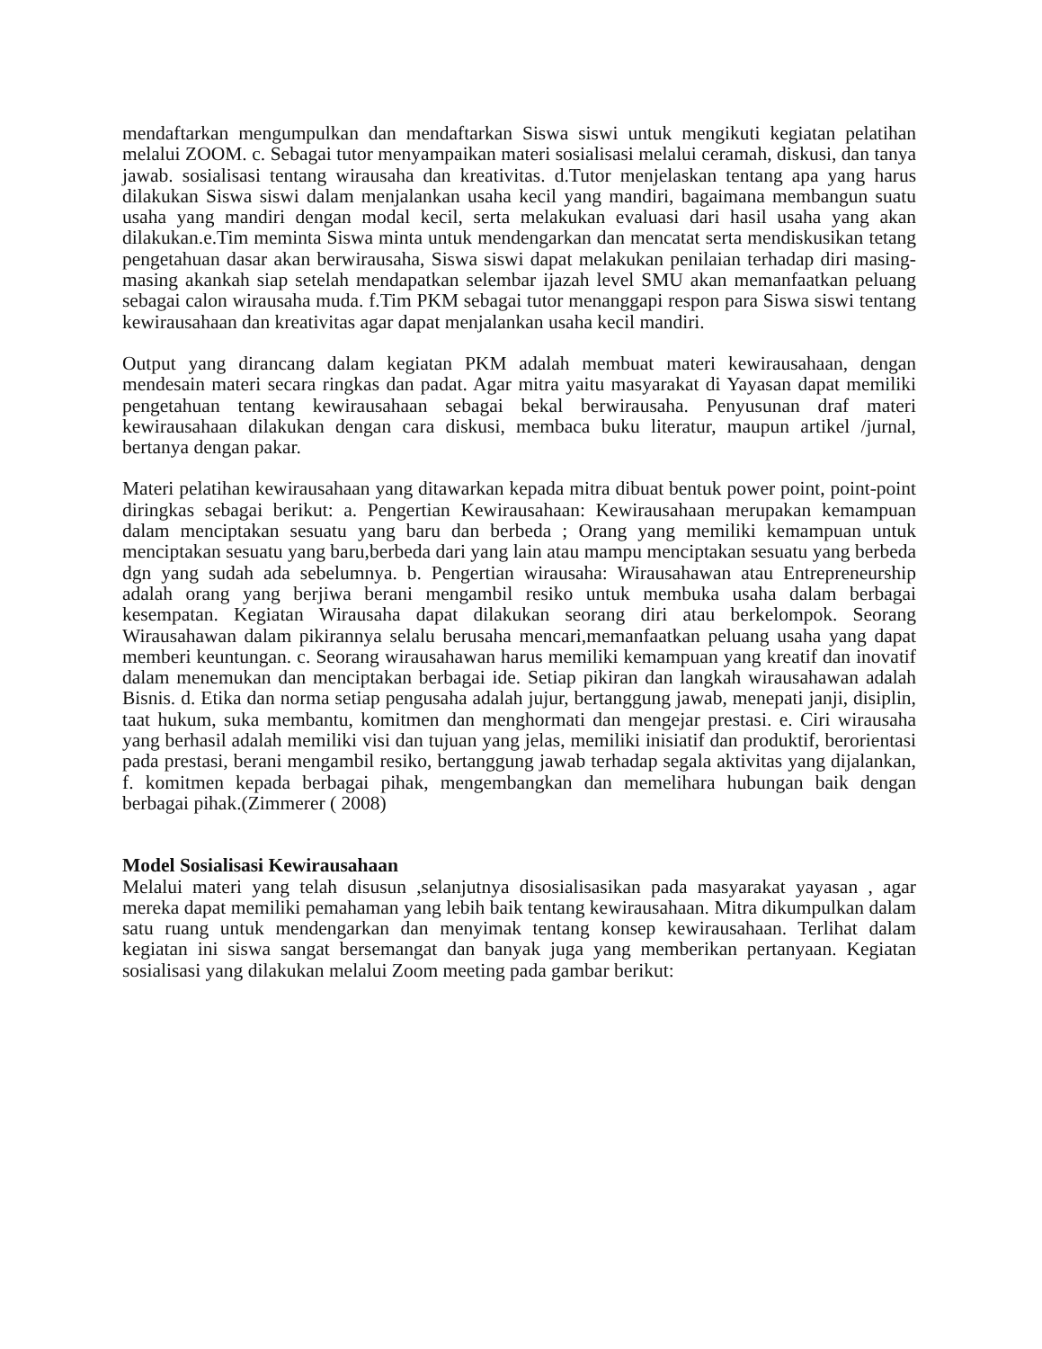mendaftarkan mengumpulkan dan mendaftarkan Siswa siswi untuk mengikuti kegiatan pelatihan melalui ZOOM. c. Sebagai tutor menyampaikan materi sosialisasi melalui ceramah, diskusi, dan tanya jawab. sosialisasi tentang wirausaha dan kreativitas. d.Tutor menjelaskan tentang apa yang harus dilakukan Siswa siswi dalam menjalankan usaha kecil yang mandiri, bagaimana membangun suatu usaha yang mandiri dengan modal kecil, serta melakukan evaluasi dari hasil usaha yang akan dilakukan.e.Tim meminta Siswa minta untuk mendengarkan dan mencatat serta mendiskusikan tetang pengetahuan dasar akan berwirausaha, Siswa siswi dapat melakukan penilaian terhadap diri masing- masing akankah siap setelah mendapatkan selembar ijazah level SMU akan memanfaatkan peluang sebagai calon wirausaha muda. f.Tim PKM sebagai tutor menanggapi respon para Siswa siswi tentang kewirausahaan dan kreativitas agar dapat menjalankan usaha kecil mandiri.
Output yang dirancang dalam kegiatan PKM adalah membuat materi kewirausahaan, dengan mendesain materi secara ringkas dan padat. Agar mitra yaitu masyarakat di Yayasan dapat memiliki pengetahuan tentang kewirausahaan sebagai bekal berwirausaha. Penyusunan draf materi kewirausahaan dilakukan dengan cara diskusi, membaca buku literatur, maupun artikel /jurnal, bertanya dengan pakar.
Materi pelatihan kewirausahaan yang ditawarkan kepada mitra dibuat bentuk power point, point-point diringkas sebagai berikut: a. Pengertian Kewirausahaan: Kewirausahaan merupakan kemampuan dalam menciptakan sesuatu yang baru dan berbeda ; Orang yang memiliki kemampuan untuk menciptakan sesuatu yang baru,berbeda dari yang lain atau mampu menciptakan sesuatu yang berbeda dgn yang sudah ada sebelumnya. b. Pengertian wirausaha: Wirausahawan atau Entrepreneurship adalah orang yang berjiwa berani mengambil resiko untuk membuka usaha dalam berbagai kesempatan. Kegiatan Wirausaha dapat dilakukan seorang diri atau berkelompok. Seorang Wirausahawan dalam pikirannya selalu berusaha mencari,memanfaatkan peluang usaha yang dapat memberi keuntungan. c. Seorang wirausahawan harus memiliki kemampuan yang kreatif dan inovatif dalam menemukan dan menciptakan berbagai ide. Setiap pikiran dan langkah wirausahawan adalah Bisnis. d. Etika dan norma setiap pengusaha adalah jujur, bertanggung jawab, menepati janji, disiplin, taat hukum, suka membantu, komitmen dan menghormati dan mengejar prestasi. e. Ciri wirausaha yang berhasil adalah memiliki visi dan tujuan yang jelas, memiliki inisiatif dan produktif, berorientasi pada prestasi, berani mengambil resiko, bertanggung jawab terhadap segala aktivitas yang dijalankan, f. komitmen kepada berbagai pihak, mengembangkan dan memelihara hubungan baik dengan berbagai pihak.(Zimmerer ( 2008)
Model Sosialisasi Kewirausahaan
Melalui materi yang telah disusun ,selanjutnya disosialisasikan pada masyarakat yayasan , agar mereka dapat memiliki pemahaman yang lebih baik tentang kewirausahaan. Mitra dikumpulkan dalam satu ruang untuk mendengarkan dan menyimak tentang konsep kewirausahaan. Terlihat dalam kegiatan ini siswa sangat bersemangat dan banyak juga yang memberikan pertanyaan. Kegiatan sosialisasi yang dilakukan melalui Zoom meeting pada gambar berikut: